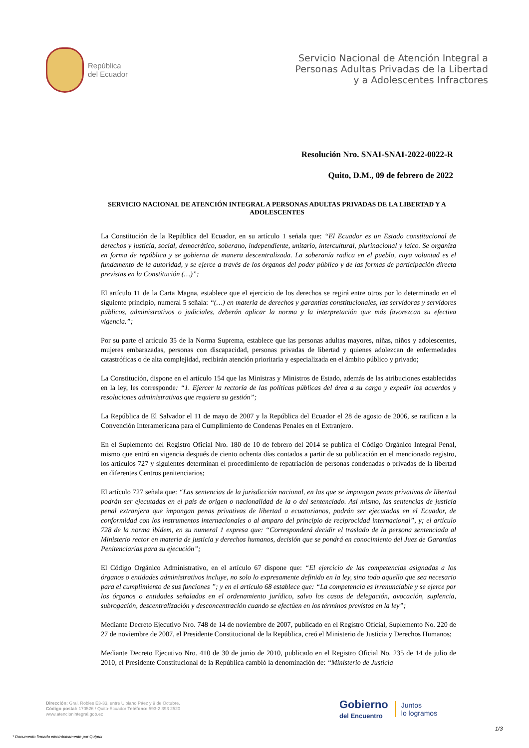República
del Ecuador
Servicio Nacional de Atención Integral a
Personas Adultas Privadas de la Libertad
y a Adolescentes Infractores
Resolución Nro. SNAI-SNAI-2022-0022-R
Quito, D.M., 09 de febrero de 2022
SERVICIO NACIONAL DE ATENCIÓN INTEGRAL A PERSONAS ADULTAS PRIVADAS DE LA LIBERTAD Y A ADOLESCENTES
La Constitución de la República del Ecuador, en su artículo 1 señala que: “El Ecuador es un Estado constitucional de derechos y justicia, social, democrático, soberano, independiente, unitario, intercultural, plurinacional y laico. Se organiza en forma de república y se gobierna de manera descentralizada. La soberanía radica en el pueblo, cuya voluntad es el fundamento de la autoridad, y se ejerce a través de los órganos del poder público y de las formas de participación directa previstas en la Constitución (…)”;
El artículo 11 de la Carta Magna, establece que el ejercicio de los derechos se regirá entre otros por lo determinado en el siguiente principio, numeral 5 señala: “(…) en materia de derechos y garantías constitucionales, las servidoras y servidores públicos, administrativos o judiciales, deberán aplicar la norma y la interpretación que más favorezcan su efectiva vigencia.”;
Por su parte el artículo 35 de la Norma Suprema, establece que las personas adultas mayores, niñas, niños y adolescentes, mujeres embarazadas, personas con discapacidad, personas privadas de libertad y quienes adolezcan de enfermedades catastróficas o de alta complejidad, recibirán atención prioritaria y especializada en el ámbito público y privado;
La Constitución, dispone en el artículo 154 que las Ministras y Ministros de Estado, además de las atribuciones establecidas en la ley, les corresponde: “1. Ejercer la rectoría de las políticas públicas del área a su cargo y expedir los acuerdos y resoluciones administrativas que requiera su gestión”;
La República de El Salvador el 11 de mayo de 2007 y la República del Ecuador el 28 de agosto de 2006, se ratifican a la Convención Interamericana para el Cumplimiento de Condenas Penales en el Extranjero.
En el Suplemento del Registro Oficial Nro. 180 de 10 de febrero del 2014 se publica el Código Orgánico Integral Penal, mismo que entró en vigencia después de ciento ochenta días contados a partir de su publicación en el mencionado registro, los artículos 727 y siguientes determinan el procedimiento de repatriación de personas condenadas o privadas de la libertad en diferentes Centros penitenciarios;
El artículo 727 señala que: “Las sentencias de la jurisdicción nacional, en las que se impongan penas privativas de libertad podrán ser ejecutadas en el país de origen o nacionalidad de la o del sentenciado. Así mismo, las sentencias de justicia penal extranjera que impongan penas privativas de libertad a ecuatorianos, podrán ser ejecutadas en el Ecuador, de conformidad con los instrumentos internacionales o al amparo del principio de reciprocidad internacional”, y; el artículo 728 de la norma ibídem, en su numeral 1 expresa que: “Corresponderá decidir el traslado de la persona sentenciada al Ministerio rector en materia de justicia y derechos humanos, decisión que se pondrá en conocimiento del Juez de Garantías Penitenciarias para su ejecución”;
El Código Orgánico Administrativo, en el artículo 67 dispone que: “El ejercicio de las competencias asignadas a los órganos o entidades administrativos incluye, no solo lo expresamente definido en la ley, sino todo aquello que sea necesario para el cumplimiento de sus funciones ”; y en el artículo 68 establece que: “La competencia es irrenunciable y se ejerce por los órganos o entidades señalados en el ordenamiento jurídico, salvo los casos de delegación, avocación, suplencia, subrogación, descentralización y desconcentración cuando se efectúen en los términos previstos en la ley”;
Mediante Decreto Ejecutivo Nro. 748 de 14 de noviembre de 2007, publicado en el Registro Oficial, Suplemento No. 220 de 27 de noviembre de 2007, el Presidente Constitucional de la República, creó el Ministerio de Justicia y Derechos Humanos;
Mediante Decreto Ejecutivo Nro. 410 de 30 de junio de 2010, publicado en el Registro Oficial No. 235 de 14 de julio de 2010, el Presidente Constitucional de la República cambió la denominación de: “Ministerio de Justicia
Dirección: Gral. Robles E3-33, entre Ulpiano Páez y 9 de Octubre.
Código postal: 170526 / Quito-Ecuador Teléfono: 593-2 393 2520
www.atencionintegral.gob.ec
Gobierno
del Encuentro
Juntos
lo logramos
1/3
* Documento firmado electrónicamente por Quipux